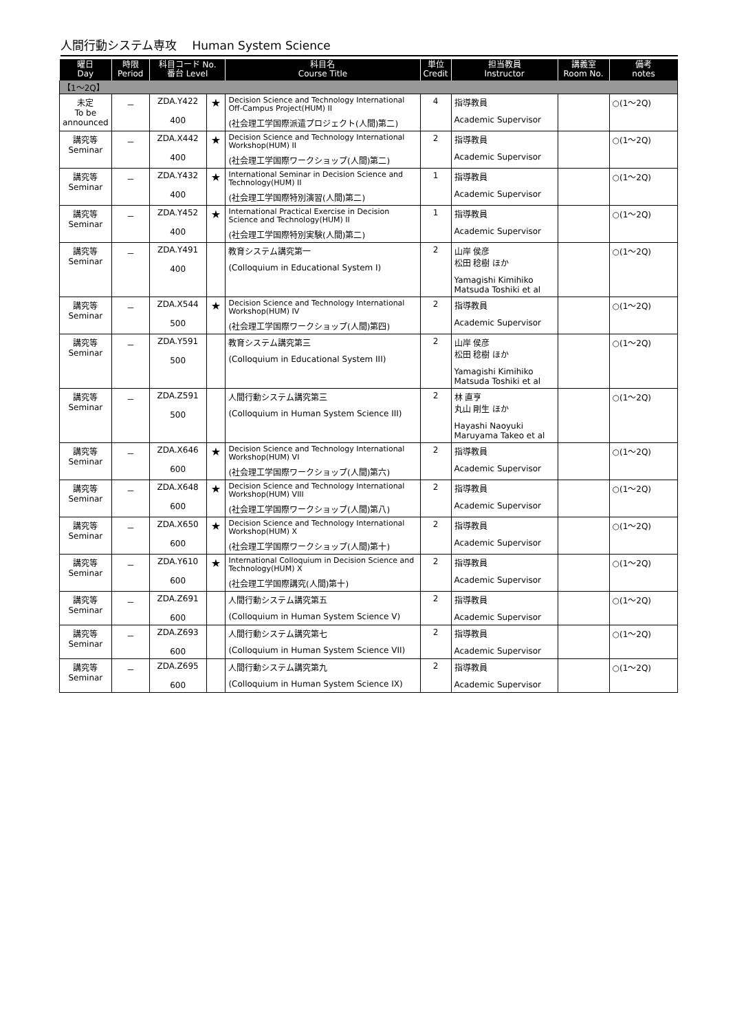人間行動システム専攻　 Human System Science
| 曜日 Day | 時限 Period | 科目コード No. 番台 Level | | 科目名 Course Title | 単位 Credit | 担当教員 Instructor | 講義室 Room No. | 備考 notes |
| --- | --- | --- | --- | --- | --- | --- | --- | --- |
| 【1～2Q】 | | | | | | | | |
| 未定 To be announced | － | ZDA.Y422 400 | ★ | Decision Science and Technology International Off-Campus Project(HUM) II (社会理工学国際派遣プロジェクト(人間)第二) | 4 | 指導教員 Academic Supervisor | | ○(1～2Q) |
| 講究等 Seminar | － | ZDA.X442 400 | ★ | Decision Science and Technology International Workshop(HUM) II (社会理工学国際ワークショップ(人間)第二) | 2 | 指導教員 Academic Supervisor | | ○(1～2Q) |
| 講究等 Seminar | － | ZDA.Y432 400 | ★ | International Seminar in Decision Science and Technology(HUM) II (社会理工学国際特別演習(人間)第二) | 1 | 指導教員 Academic Supervisor | | ○(1～2Q) |
| 講究等 Seminar | － | ZDA.Y452 400 | ★ | International Practical Exercise in Decision Science and Technology(HUM) II (社会理工学国際特別実験(人間)第二) | 1 | 指導教員 Academic Supervisor | | ○(1～2Q) |
| 講究等 Seminar | － | ZDA.Y491 400 | | 教育システム講究第一 (Colloquium in Educational System I) | 2 | 山岸 侯彦 松田 稔樹 ほか Yamagishi Kimihiko Matsuda Toshiki et al | | ○(1～2Q) |
| 講究等 Seminar | － | ZDA.X544 500 | ★ | Decision Science and Technology International Workshop(HUM) IV (社会理工学国際ワークショップ(人間)第四) | 2 | 指導教員 Academic Supervisor | | ○(1～2Q) |
| 講究等 Seminar | － | ZDA.Y591 500 | | 教育システム講究第三 (Colloquium in Educational System III) | 2 | 山岸 侯彦 松田 稔樹 ほか Yamagishi Kimihiko Matsuda Toshiki et al | | ○(1～2Q) |
| 講究等 Seminar | － | ZDA.Z591 500 | | 人間行動システム講究第三 (Colloquium in Human System Science III) | 2 | 林 直亨 丸山 剛生 ほか Hayashi Naoyuki Maruyama Takeo et al | | ○(1～2Q) |
| 講究等 Seminar | － | ZDA.X646 600 | ★ | Decision Science and Technology International Workshop(HUM) VI (社会理工学国際ワークショップ(人間)第六) | 2 | 指導教員 Academic Supervisor | | ○(1～2Q) |
| 講究等 Seminar | － | ZDA.X648 600 | ★ | Decision Science and Technology International Workshop(HUM) VIII (社会理工学国際ワークショップ(人間)第八) | 2 | 指導教員 Academic Supervisor | | ○(1～2Q) |
| 講究等 Seminar | － | ZDA.X650 600 | ★ | Decision Science and Technology International Workshop(HUM) X (社会理工学国際ワークショップ(人間)第十) | 2 | 指導教員 Academic Supervisor | | ○(1～2Q) |
| 講究等 Seminar | － | ZDA.Y610 600 | ★ | International Colloquium in Decision Science and Technology(HUM) X (社会理工学国際講究(人間)第十) | 2 | 指導教員 Academic Supervisor | | ○(1～2Q) |
| 講究等 Seminar | － | ZDA.Z691 600 | | 人間行動システム講究第五 (Colloquium in Human System Science V) | 2 | 指導教員 Academic Supervisor | | ○(1～2Q) |
| 講究等 Seminar | － | ZDA.Z693 600 | | 人間行動システム講究第七 (Colloquium in Human System Science VII) | 2 | 指導教員 Academic Supervisor | | ○(1～2Q) |
| 講究等 Seminar | － | ZDA.Z695 600 | | 人間行動システム講究第九 (Colloquium in Human System Science IX) | 2 | 指導教員 Academic Supervisor | | ○(1～2Q) |